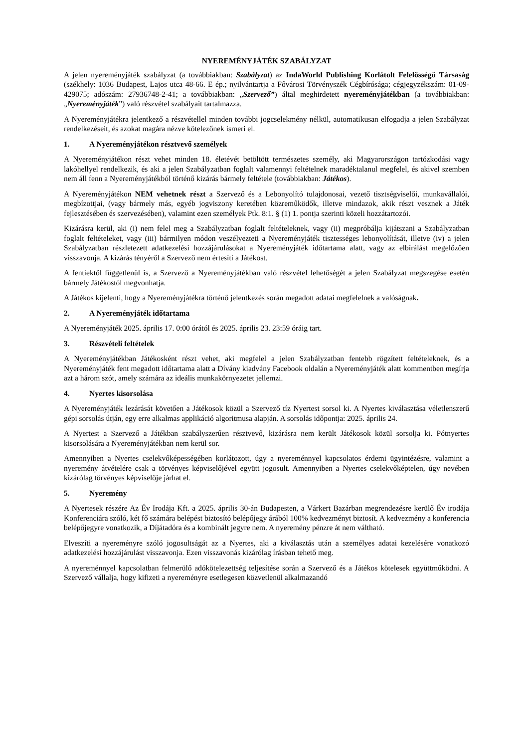NYEREMÉNYJÁTÉK SZABÁLYZAT
A jelen nyereményjáték szabályzat (a továbbiakban: Szabályzat) az IndaWorld Publishing Korlátolt Felelősségű Társaság (székhely: 1036 Budapest, Lajos utca 48-66. E ép.; nyilvántartja a Fővárosi Törvényszék Cégbírósága; cégjegyzékszám: 01-09-429075; adószám: 27936748-2-41; a továbbiakban: „Szervező”) által meghirdetett nyereményjátékban (a továbbiakban: „Nyereményjáték”) való részvétel szabályait tartalmazza.
A Nyereményjátékra jelentkező a részvétellel minden további jogcselekmény nélkül, automatikusan elfogadja a jelen Szabályzat rendelkezéseit, és azokat magára nézve kötelezőnek ismeri el.
1. A Nyereményjátékon résztvevő személyek
A Nyereményjátékon részt vehet minden 18. életévét betöltött természetes személy, aki Magyarországon tartózkodási vagy lakóhellyel rendelkezik, és aki a jelen Szabályzatban foglalt valamennyi feltételnek maradéktalanul megfelel, és akivel szemben nem áll fenn a Nyereményjátékból történő kizárás bármely feltétele (továbbiakban: Játékos).
A Nyereményjátékon NEM vehetnek részt a Szervező és a Lebonyolító tulajdonosai, vezető tisztségviselői, munkavállalói, megbízottjai, (vagy bármely más, egyéb jogviszony keretében közreműködők, illetve mindazok, akik részt vesznek a Játék fejlesztésében és szervezésében), valamint ezen személyek Ptk. 8:1. § (1) 1. pontja szerinti közeli hozzátartozói.
Kizárásra kerül, aki (i) nem felel meg a Szabályzatban foglalt feltételeknek, vagy (ii) megpróbálja kijátszani a Szabályzatban foglalt feltételeket, vagy (iii) bármilyen módon veszélyezteti a Nyereményjáték tisztességes lebonyolítását, illetve (iv) a jelen Szabályzatban részletezett adatkezelési hozzájárulásokat a Nyereményjáték időtartama alatt, vagy az elbírálást megelőzően visszavonja. A kizárás tényéről a Szervező nem értesíti a Játékost.
A fentiektől függetlenül is, a Szervező a Nyereményjátékban való részvétel lehetőségét a jelen Szabályzat megszegése esetén bármely Játékostól megvonhatja.
A Játékos kijelenti, hogy a Nyereményjátékra történő jelentkezés során megadott adatai megfelelnek a valóságnak.
2. A Nyereményjáték időtartama
A Nyereményjáték 2025. április 17. 0:00 órától és 2025. április 23. 23:59 óráig tart.
3. Részvételi feltételek
A Nyereményjátékban Játékosként részt vehet, aki megfelel a jelen Szabályzatban fentebb rögzített feltételeknek, és a Nyereményjáték fent megadott időtartama alatt a Dívány kiadvány Facebook oldalán a Nyereményjáték alatt kommentben megírja azt a három szót, amely számára az ideális munkakörnyezetet jellemzi.
4. Nyertes kisorsolása
A Nyereményjáték lezárását követően a Játékosok közül a Szervező tíz Nyertest sorsol ki. A Nyertes kiválasztása véletlenszerű gépi sorsolás útján, egy erre alkalmas applikáció algoritmusa alapján. A sorsolás időpontja: 2025. április 24.
A Nyertest a Szervező a Játékban szabályszerűen résztvevő, kizárásra nem került Játékosok közül sorsolja ki. Pótnyertes kisorsolására a Nyereményjátékban nem kerül sor.
Amennyiben a Nyertes cselekvőképességében korlátozott, úgy a nyereménnyel kapcsolatos érdemi ügyintézésre, valamint a nyeremény átvételére csak a törvényes képviselőjével együtt jogosult. Amennyiben a Nyertes cselekvőképtelen, úgy nevében kizárólag törvényes képviselője járhat el.
5. Nyeremény
A Nyertesek részére Az Év Irodája Kft. a 2025. április 30-án Budapesten, a Várkert Bazárban megrendezésre kerülő Év irodája Konferenciára szóló, két fő számára belépést biztosító belépőjegy árából 100% kedvezményt biztosít. A kedvezmény a konferencia belépőjegyre vonatkozik, a Díjátadóra és a kombinált jegyre nem. A nyeremény pénzre át nem váltható.
Elveszíti a nyereményre szóló jogosultságát az a Nyertes, aki a kiválasztás után a személyes adatai kezelésére vonatkozó adatkezelési hozzájárulást visszavonja. Ezen visszavonás kizárólag írásban tehető meg.
A nyereménnyel kapcsolatban felmerülő adókötelezettség teljesítése során a Szervező és a Játékos kötelesek együttműködni. A Szervező vállalja, hogy kifizeti a nyereményre esetlegesen közvetlenül alkalmazandó